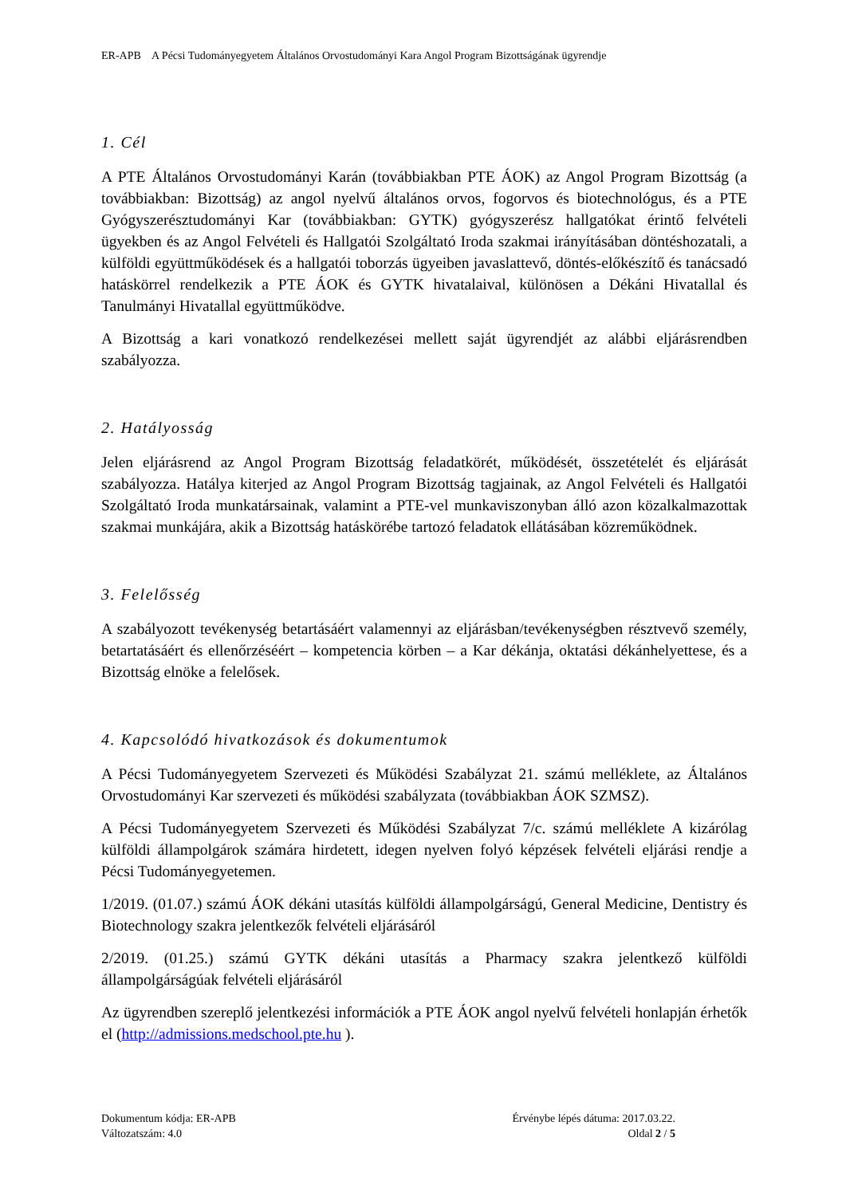ER-APB A Pécsi Tudományegyetem Általános Orvostudományi Kara Angol Program Bizottságának ügyrendje
1. Cél
A PTE Általános Orvostudományi Karán (továbbiakban PTE ÁOK) az Angol Program Bizottság (a továbbiakban: Bizottság) az angol nyelvű általános orvos, fogorvos és biotechnológus, és a PTE Gyógyszerésztudományi Kar (továbbiakban: GYTK) gyógyszerész hallgatókat érintő felvételi ügyekben és az Angol Felvételi és Hallgatói Szolgáltató Iroda szakmai irányításában döntéshozatali, a külföldi együttműködések és a hallgatói toborzás ügyeiben javaslattevő, döntés-előkészítő és tanácsadó hatáskörrel rendelkezik a PTE ÁOK és GYTK hivatalaival, különösen a Dékáni Hivatallal és Tanulmányi Hivatallal együttműködve.
A Bizottság a kari vonatkozó rendelkezései mellett saját ügyrendjét az alábbi eljárásrendben szabályozza.
2. Hatályosság
Jelen eljárásrend az Angol Program Bizottság feladatkörét, működését, összetételét és eljárását szabályozza. Hatálya kiterjed az Angol Program Bizottság tagjainak, az Angol Felvételi és Hallgatói Szolgáltató Iroda munkatársainak, valamint a PTE-vel munkaviszonyban álló azon közalkalmazottak szakmai munkájára, akik a Bizottság hatáskörébe tartozó feladatok ellátásában közreműködnek.
3. Felelősség
A szabályozott tevékenység betartásáért valamennyi az eljárásban/tevékenységben résztvevő személy, betartatásáért és ellenőrzéséért – kompetencia körben – a Kar dékánja, oktatási dékánhelyettese, és a Bizottság elnöke a felelősek.
4. Kapcsolódó hivatkozások és dokumentumok
A Pécsi Tudományegyetem Szervezeti és Működési Szabályzat 21. számú melléklete, az Általános Orvostudományi Kar szervezeti és működési szabályzata (továbbiakban ÁOK SZMSZ).
A Pécsi Tudományegyetem Szervezeti és Működési Szabályzat 7/c. számú melléklete A kizárólag külföldi állampolgárok számára hirdetett, idegen nyelven folyó képzések felvételi eljárási rendje a Pécsi Tudományegyetemen.
1/2019. (01.07.) számú ÁOK dékáni utasítás külföldi állampolgárságú, General Medicine, Dentistry és Biotechnology szakra jelentkezők felvételi eljárásáról
2/2019. (01.25.) számú GYTK dékáni utasítás a Pharmacy szakra jelentkező külföldi állampolgárságúak felvételi eljárásáról
Az ügyrendben szereplő jelentkezési információk a PTE ÁOK angol nyelvű felvételi honlapján érhetők el (http://admissions.medschool.pte.hu ).
Dokumentum kódja: ER-APB Érvénybe lépés dátuma: 2017.03.22.
Változatszám: 4.0 Oldal 2 / 5